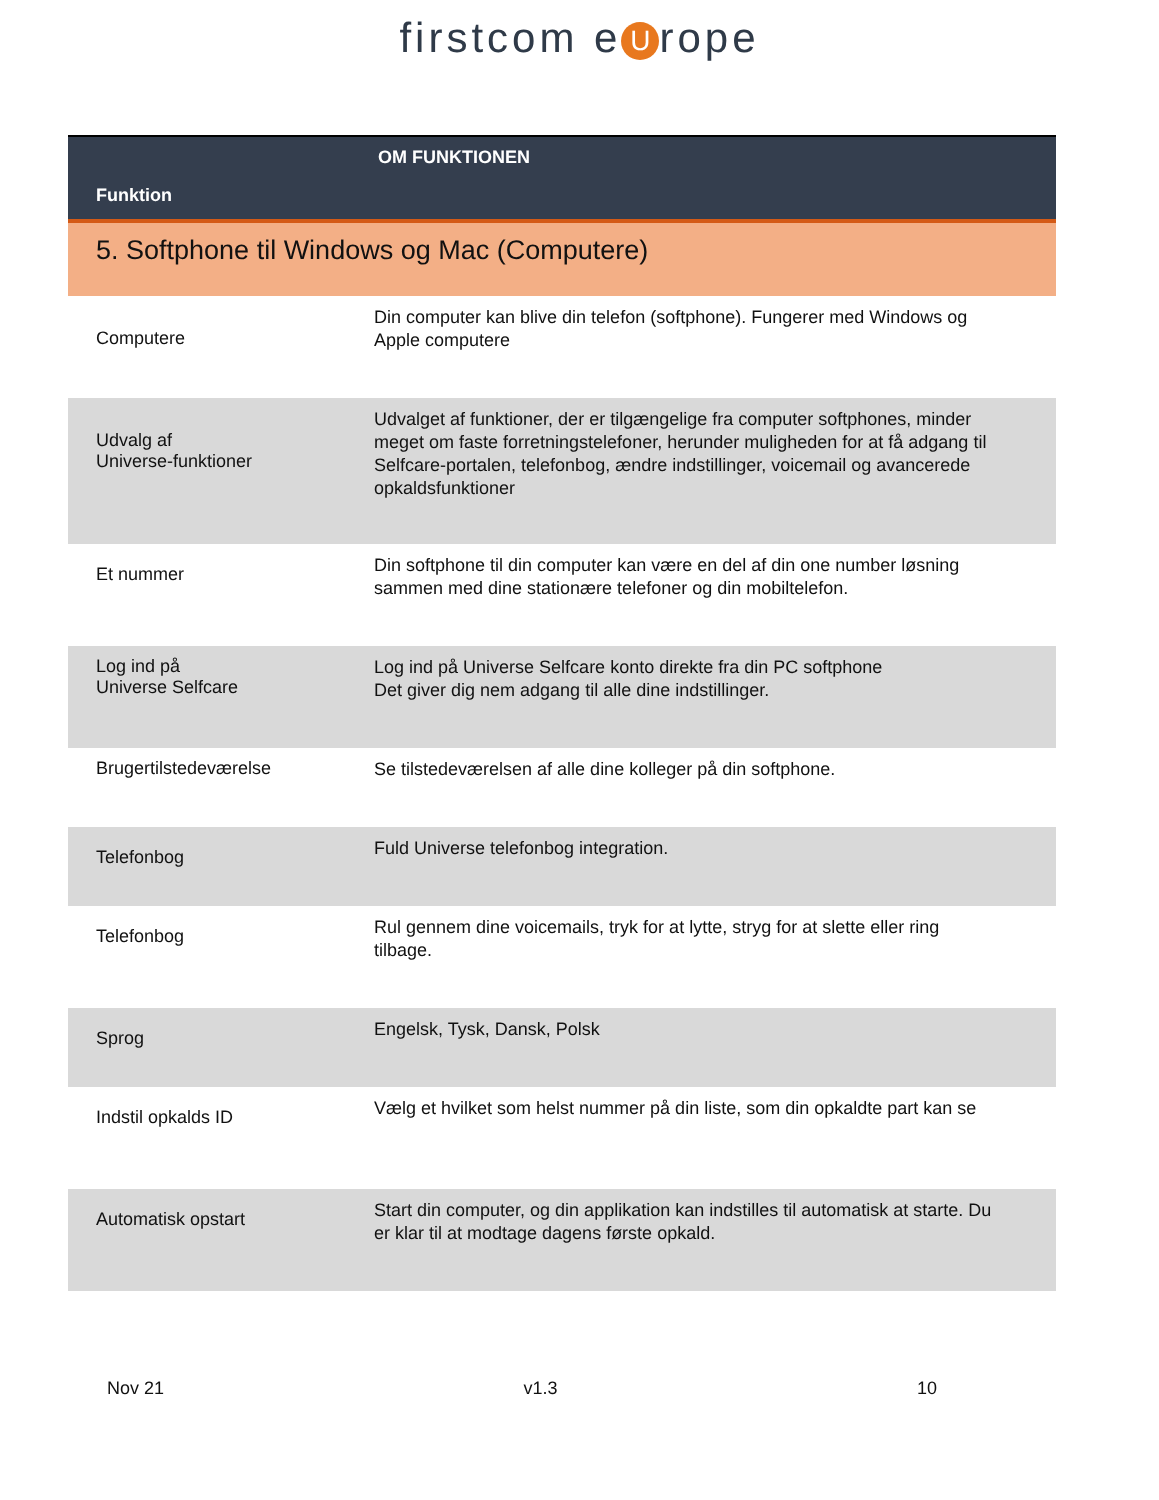firstcom e U rope
| Funktion | OM FUNKTIONEN |
| --- | --- |
| 5. Softphone til Windows og Mac (Computere) | |
| Computere | Din computer kan blive din telefon (softphone). Fungerer med Windows og Apple computere |
| Udvalg af Universe-funktioner | Udvalget af funktioner, der er tilgængelige fra computer softphones, minder meget om faste forretningstelefoner, herunder muligheden for at få adgang til Selfcare-portalen, telefonbog, ændre indstillinger, voicemail og avancerede opkaldsfunktioner |
| Et nummer | Din softphone til din computer kan være en del af din one number løsning sammen med dine stationære telefoner og din mobiltelefon. |
| Log ind på Universe Selfcare | Log ind på Universe Selfcare konto direkte fra din PC softphone Det giver dig nem adgang til alle dine indstillinger. |
| Brugertilstedeværelse | Se tilstedeværelsen af alle dine kolleger på din softphone. |
| Telefonbog | Fuld Universe telefonbog integration. |
| Telefonbog | Rul gennem dine voicemails, tryk for at lytte, stryg for at slette eller ring tilbage. |
| Sprog | Engelsk, Tysk, Dansk, Polsk |
| Indstil opkalds ID | Vælg et hvilket som helst nummer på din liste, som din opkaldte part kan se |
| Automatisk opstart | Start din computer, og din applikation kan indstilles til automatisk at starte. Du er klar til at modtage dagens første opkald. |
Nov 21 v1.3 10